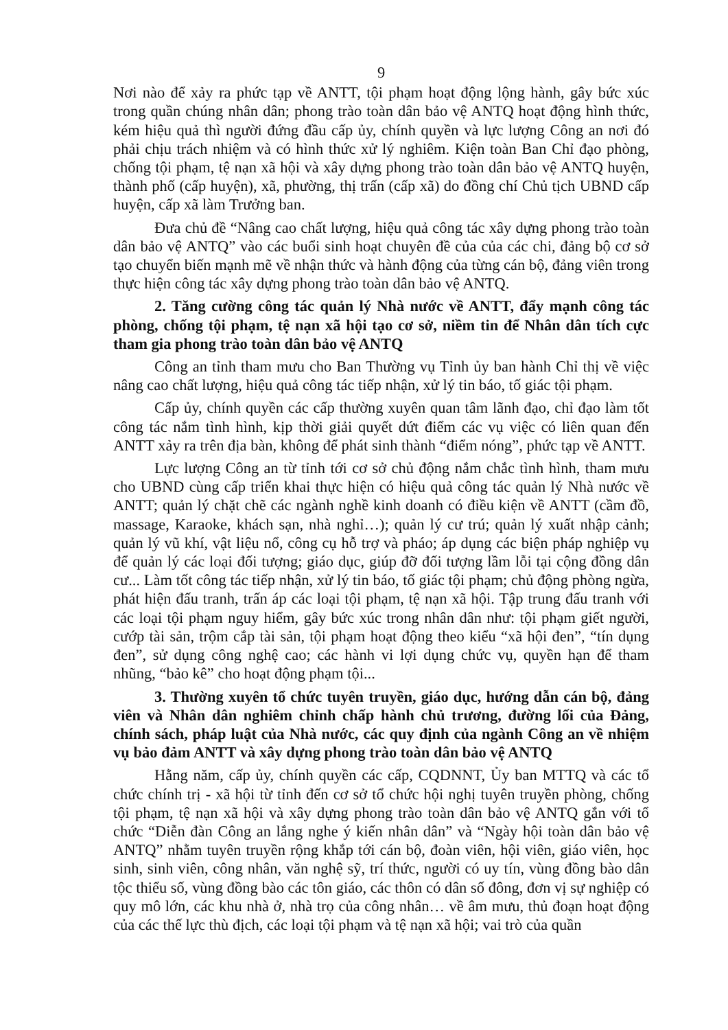9
Nơi nào để xảy ra phức tạp về ANTT, tội phạm hoạt động lộng hành, gây bức xúc trong quần chúng nhân dân; phong trào toàn dân bảo vệ ANTQ hoạt động hình thức, kém hiệu quả thì người đứng đầu cấp ủy, chính quyền và lực lượng Công an nơi đó phải chịu trách nhiệm và có hình thức xử lý nghiêm. Kiện toàn Ban Chỉ đạo phòng, chống tội phạm, tệ nạn xã hội và xây dựng phong trào toàn dân bảo vệ ANTQ huyện, thành phố (cấp huyện), xã, phường, thị trấn (cấp xã) do đồng chí Chủ tịch UBND cấp huyện, cấp xã làm Trưởng ban.
Đưa chủ đề “Nâng cao chất lượng, hiệu quả công tác xây dựng phong trào toàn dân bảo vệ ANTQ” vào các buổi sinh hoạt chuyên đề của của các chi, đảng bộ cơ sở tạo chuyển biến mạnh mẽ về nhận thức và hành động của từng cán bộ, đảng viên trong thực hiện công tác xây dựng phong trào toàn dân bảo vệ ANTQ.
2. Tăng cường công tác quản lý Nhà nước về ANTT, đẩy mạnh công tác phòng, chống tội phạm, tệ nạn xã hội tạo cơ sở, niềm tin để Nhân dân tích cực tham gia phong trào toàn dân bảo vệ ANTQ
Công an tỉnh tham mưu cho Ban Thường vụ Tỉnh ủy ban hành Chỉ thị về việc nâng cao chất lượng, hiệu quả công tác tiếp nhận, xử lý tin báo, tố giác tội phạm.
Cấp ủy, chính quyền các cấp thường xuyên quan tâm lãnh đạo, chỉ đạo làm tốt công tác nắm tình hình, kịp thời giải quyết dứt điểm các vụ việc có liên quan đến ANTT xảy ra trên địa bàn, không để phát sinh thành “điểm nóng”, phức tạp về ANTT.
Lực lượng Công an từ tỉnh tới cơ sở chủ động nắm chắc tình hình, tham mưu cho UBND cùng cấp triển khai thực hiện có hiệu quả công tác quản lý Nhà nước về ANTT; quản lý chặt chẽ các ngành nghề kinh doanh có điều kiện về ANTT (cầm đồ, massage, Karaoke, khách sạn, nhà nghỉ…); quản lý cư trú; quản lý xuất nhập cảnh; quản lý vũ khí, vật liệu nổ, công cụ hỗ trợ và pháo; áp dụng các biện pháp nghiệp vụ để quản lý các loại đối tượng; giáo dục, giúp đỡ đối tượng lầm lỗi tại cộng đồng dân cư... Làm tốt công tác tiếp nhận, xử lý tin báo, tố giác tội phạm; chủ động phòng ngừa, phát hiện đấu tranh, trấn áp các loại tội phạm, tệ nạn xã hội. Tập trung đấu tranh với các loại tội phạm nguy hiểm, gây bức xúc trong nhân dân như: tội phạm giết người, cướp tài sản, trộm cắp tài sản, tội phạm hoạt động theo kiểu “xã hội đen”, “tín dụng đen”, sử dụng công nghệ cao; các hành vi lợi dụng chức vụ, quyền hạn để tham nhũng, “bảo kê” cho hoạt động phạm tội...
3. Thường xuyên tổ chức tuyên truyền, giáo dục, hướng dẫn cán bộ, đảng viên và Nhân dân nghiêm chỉnh chấp hành chủ trương, đường lối của Đảng, chính sách, pháp luật của Nhà nước, các quy định của ngành Công an về nhiệm vụ bảo đảm ANTT và xây dựng phong trào toàn dân bảo vệ ANTQ
Hằng năm, cấp ủy, chính quyền các cấp, CQDNNT, Ủy ban MTTQ và các tổ chức chính trị - xã hội từ tỉnh đến cơ sở tổ chức hội nghị tuyên truyền phòng, chống tội phạm, tệ nạn xã hội và xây dựng phong trào toàn dân bảo vệ ANTQ gắn với tổ chức “Diễn đàn Công an lắng nghe ý kiến nhân dân” và “Ngày hội toàn dân bảo vệ ANTQ” nhằm tuyên truyền rộng khắp tới cán bộ, đoàn viên, hội viên, giáo viên, học sinh, sinh viên, công nhân, văn nghệ sỹ, trí thức, người có uy tín, vùng đồng bào dân tộc thiểu số, vùng đồng bào các tôn giáo, các thôn có dân số đông, đơn vị sự nghiệp có quy mô lớn, các khu nhà ở, nhà trọ của công nhân… về âm mưu, thủ đoạn hoạt động của các thế lực thù địch, các loại tội phạm và tệ nạn xã hội; vai trò của quần